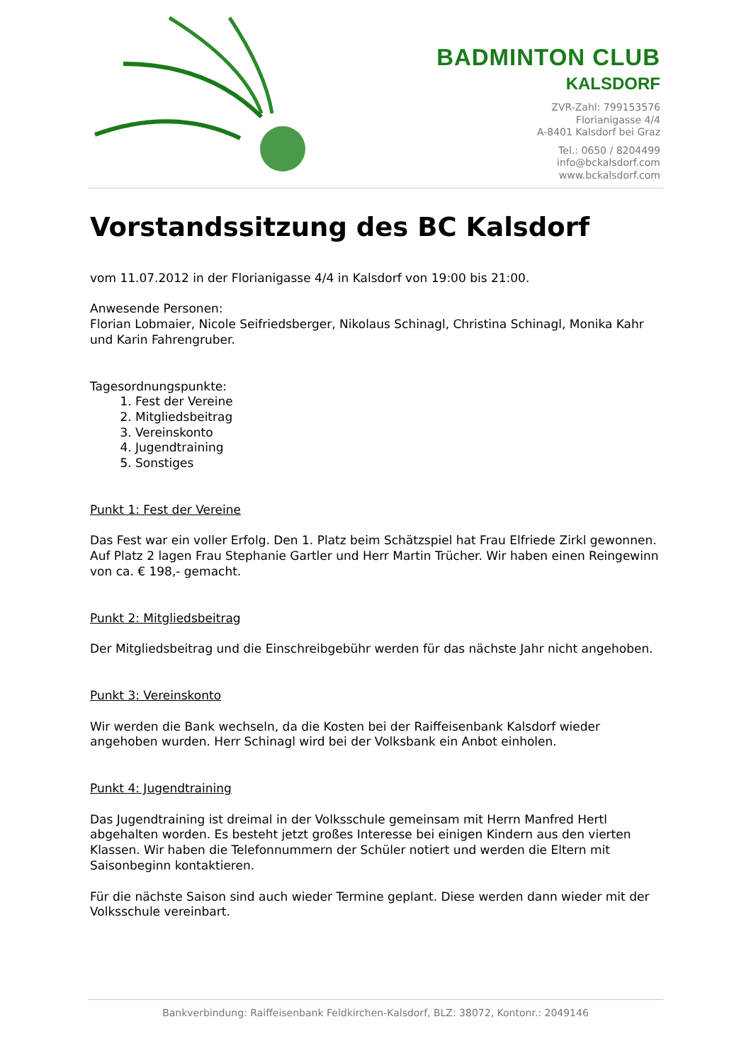BADMINTON CLUB
KALSDORF
ZVR-Zahl: 799153576
Florianigasse 4/4
A-8401 Kalsdorf bei Graz
Tel.: 0650 / 8204499
info@bckalsdorf.com
www.bckalsdorf.com
Vorstandssitzung des BC Kalsdorf
vom 11.07.2012 in der Florianigasse 4/4 in Kalsdorf von 19:00 bis 21:00.
Anwesende Personen:
Florian Lobmaier, Nicole Seifriedsberger, Nikolaus Schinagl, Christina Schinagl, Monika Kahr und Karin Fahrengruber.
Tagesordnungspunkte:
1. Fest der Vereine
2. Mitgliedsbeitrag
3. Vereinskonto
4. Jugendtraining
5. Sonstiges
Punkt 1: Fest der Vereine
Das Fest war ein voller Erfolg. Den 1. Platz beim Schätzspiel hat Frau Elfriede Zirkl gewonnen. Auf Platz 2 lagen Frau Stephanie Gartler und Herr Martin Trücher. Wir haben einen Reingewinn von ca. € 198,- gemacht.
Punkt 2: Mitgliedsbeitrag
Der Mitgliedsbeitrag und die Einschreibgebühr werden für das nächste Jahr nicht angehoben.
Punkt 3: Vereinskonto
Wir werden die Bank wechseln, da die Kosten bei der Raiffeisenbank Kalsdorf wieder angehoben wurden. Herr Schinagl wird bei der Volksbank ein Anbot einholen.
Punkt 4: Jugendtraining
Das Jugendtraining ist dreimal in der Volksschule gemeinsam mit Herrn Manfred Hertl abgehalten worden. Es besteht jetzt großes Interesse bei einigen Kindern aus den vierten Klassen. Wir haben die Telefonnummern der Schüler notiert und werden die Eltern mit Saisonbeginn kontaktieren.
Für die nächste Saison sind auch wieder Termine geplant. Diese werden dann wieder mit der Volksschule vereinbart.
Bankverbindung: Raiffeisenbank Feldkirchen-Kalsdorf, BLZ: 38072, Kontonr.: 2049146